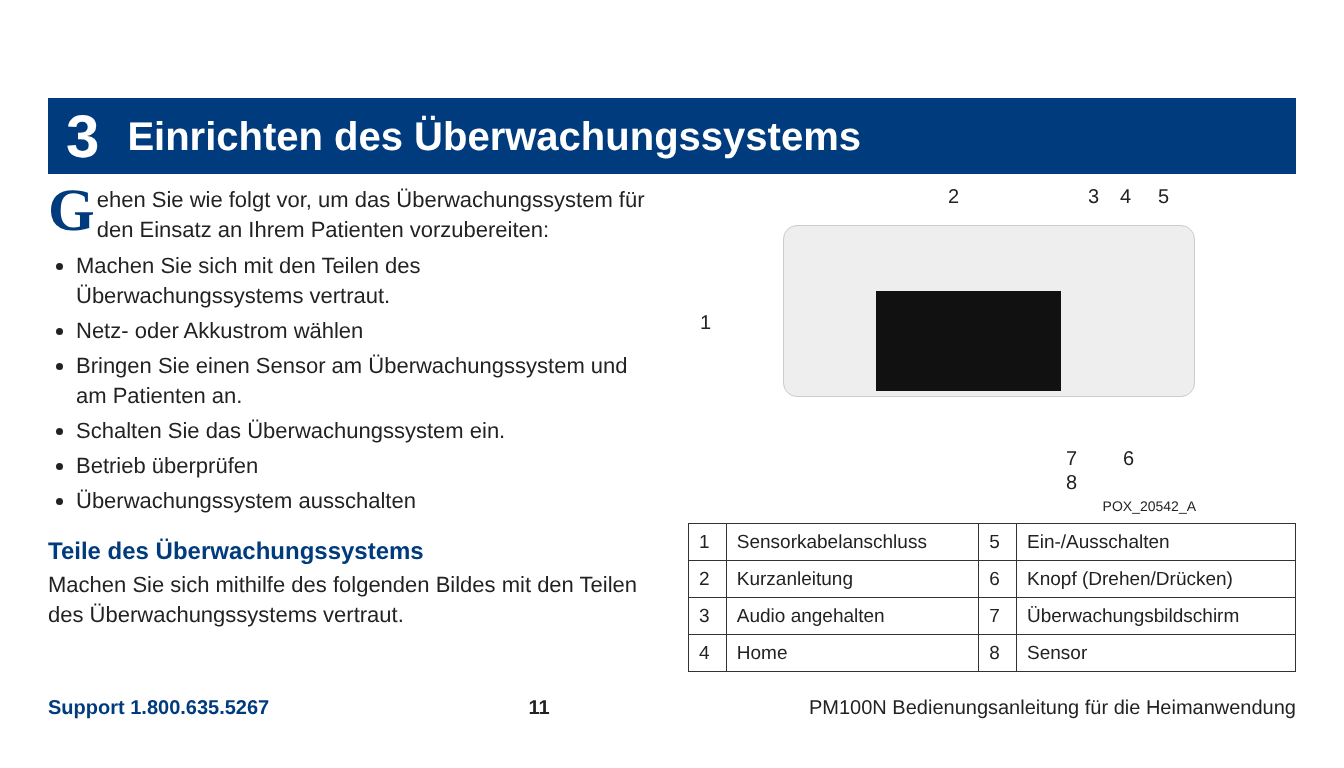3 Einrichten des Überwachungssystems
Gehen Sie wie folgt vor, um das Überwachungssystem für den Einsatz an Ihrem Patienten vorzubereiten:
Machen Sie sich mit den Teilen des Überwachungssystems vertraut.
Netz- oder Akkustrom wählen
Bringen Sie einen Sensor am Überwachungssystem und am Patienten an.
Schalten Sie das Überwachungssystem ein.
Betrieb überprüfen
Überwachungssystem ausschalten
Teile des Überwachungssystems
Machen Sie sich mithilfe des folgenden Bildes mit den Teilen des Überwachungssystems vertraut.
2 3 4 5
1
7 6
8
POX_20542_A
| 1 | Sensorkabelanschluss | 5 | Ein-/Ausschalten |
| 2 | Kurzanleitung | 6 | Knopf (Drehen/Drücken) |
| 3 | Audio angehalten | 7 | Überwachungsbildschirm |
| 4 | Home | 8 | Sensor |
Support 1.800.635.5267 11 PM100N Bedienungsanleitung für die Heimanwendung